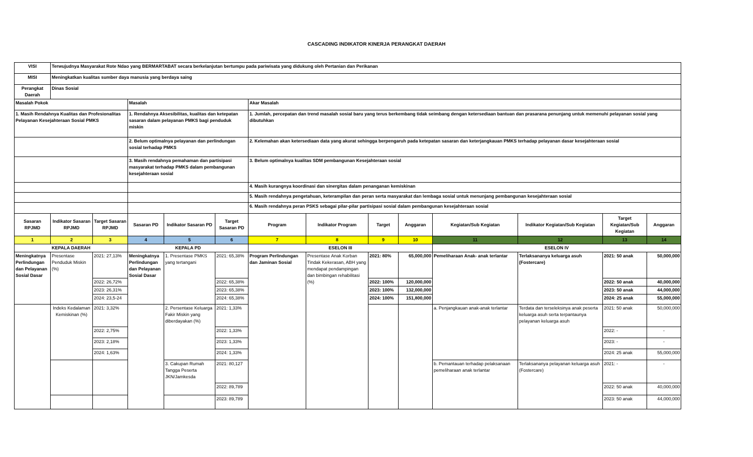CASCADING INDIKATOR KINERJA PERANGKAT DAERAH
| VISI | Terwujudnya Masyarakat Rote Ndao yang BERMARTABAT secara berkelanjutan bertumpu pada pariwisata yang didukung oleh Pertanian dan Perikanan | | | | | | | | | | | | |
| MISI | Meningkatkan kualitas sumber daya manusia yang berdaya saing | | | | | | | | | | | | |
| Perangkat Daerah | Dinas Sosial | | | | | | | | | | | | |
| Masalah Pokok | | | Masalah | | | Akar Masalah | | | | | | | |
| 1. Masih Rendahnya Kualitas dan Profesionalitas Pelayanan Kesejahteraan Sosial PMKS | | | 1. Rendahnya Aksesibilitas, kualitas dan ketepatan sasaran dalam pelayanan PMKS bagi penduduk miskin | | | 1. Jumlah, percepatan dan trend masalah sosial baru yang terus berkembang tidak seimbang dengan ketersediaan bantuan dan prasarana penunjang untuk memenuhi pelayanan sosial yang dibutuhkan | | | | | | | |
| | | | 2. Belum optimalnya pelayanan dan perlindungan sosial terhadap PMKS | | | 2. Kelemahan akan ketersediaan data yang akurat sehingga berpengaruh pada ketepatan sasaran dan keterjangkauan PMKS terhadap pelayanan dasar kesejahteraan sosial | | | | | | | |
| | | | 3. Masih rendahnya pemahaman dan partisipasi masyarakat terhadap PMKS dalam pembangunan kesejahteraan sosial | | | 3. Belum optimalnya kualitas SDM pembangunan Kesejahteraan sosial | | | | | | | |
| | | | | | | 4. Masih kurangnya koordinasi dan sinergitas dalam penanganan kemiskinan | | | | | | | |
| | | | | | | 5. Masih rendahnya pengetahuan, keterampilan dan peran serta masyarakat dan lembaga sosial untuk menunjang pembangunan kesejahteraan sosial | | | | | | | |
| | | | | | | 6. Masih rendahnya peran PSKS sebagai pilar-pilar partisipasi sosial dalam pembangunan kesejahteraan sosial | | | | | | | |
| Sasaran RPJMD | Indikator Sasaran RPJMD | Target Sasaran RPJMD | Sasaran PD | Indikator Sasaran PD | Target Sasaran PD | Program | Indikator Program | Target | Anggaran | Kegiatan/Sub Kegiatan | Indikator Kegiatan/Sub Kegiatan | Target Kegiatan/Sub Kegiatan | Anggaran |
| 1 | 2 | 3 | 4 | 5 | 6 | 7 | 8 | 9 | 10 | 11 | 12 | 13 | 14 |
| KEPALA DAERAH | | | KEPALA PD | | | ESELON III | | | | ESELON IV | | | |
| Meningkatnya Perlindungan dan Pelayanan Sosial Dasar | Presentase Penduduk Miskin (%) | 2021: 27,13% | Meningkatnya Perlindungan dan Pelayanan Sosial Dasar | 1. Presentase PMKS yang tertangani | 2021: 65,38% | Program Perlindungan dan Jaminan Sosial | Presentase Anak Korban Tindak Kekerasan, ABH yang mendapat pendampingan dan bimbingan rehabilitasi (%) | 2021: 80% | 65,000,000 | Pemeliharaan Anak- anak terlantar | Terlaksananya keluarga asuh (Fostercare) | 2021: 50 anak | 50,000,000 |
| | | 2022: 26,72% | | | 2022: 65,38% | | | 2022: 100% | 120,000,000 | | | 2022: 50 anak | 40,000,000 |
| | | 2023: 26,31% | | | 2023: 65,38% | | | 2023: 100% | 132,000,000 | | | 2023: 50 anak | 44,000,000 |
| | | 2024: 23,5-24 | | | 2024: 65,38% | | | 2024: 100% | 151,800,000 | | | 2024: 25 anak | 55,000,000 |
| | Indeks Kedalaman Kemiskinan (%) | 2021: 3,32% | | 2. Persentase Keluarga Fakir Miskin yang diberdayakan (%) | 2021: 1,33% | | | | | a. Penjangkauan anak-anak terlantar | Terdata dan terseleksinya anak peserta keluarga asuh serta terpantaunya pelayanan keluarga asuh | 2021: 50 anak | 50,000,000 |
| | | 2022: 2,75% | | | 2022: 1,33% | | | | | | | 2022: - | - |
| | | 2023: 2,18% | | | 2023: 1,33% | | | | | | | 2023: - | - |
| | | 2024: 1,63% | | | 2024: 1,33% | | | | | | | 2024: 25 anak | 55,000,000 |
| | | | | 3. Cakupan Rumah Tangga Peserta JKN/Jamkesda | 2021: 80,127 | | | | | b. Pemantauan terhadap pelaksanaan pemeliharaan anak terlantar | Terlaksananya pelayanan keluarga asuh (Fostercare) | 2021: - | - |
| | | | | | 2022: 89,789 | | | | | | | 2022: 50 anak | 40,000,000 |
| | | | | | 2023: 89,789 | | | | | | | 2023: 50 anak | 44,000,000 |